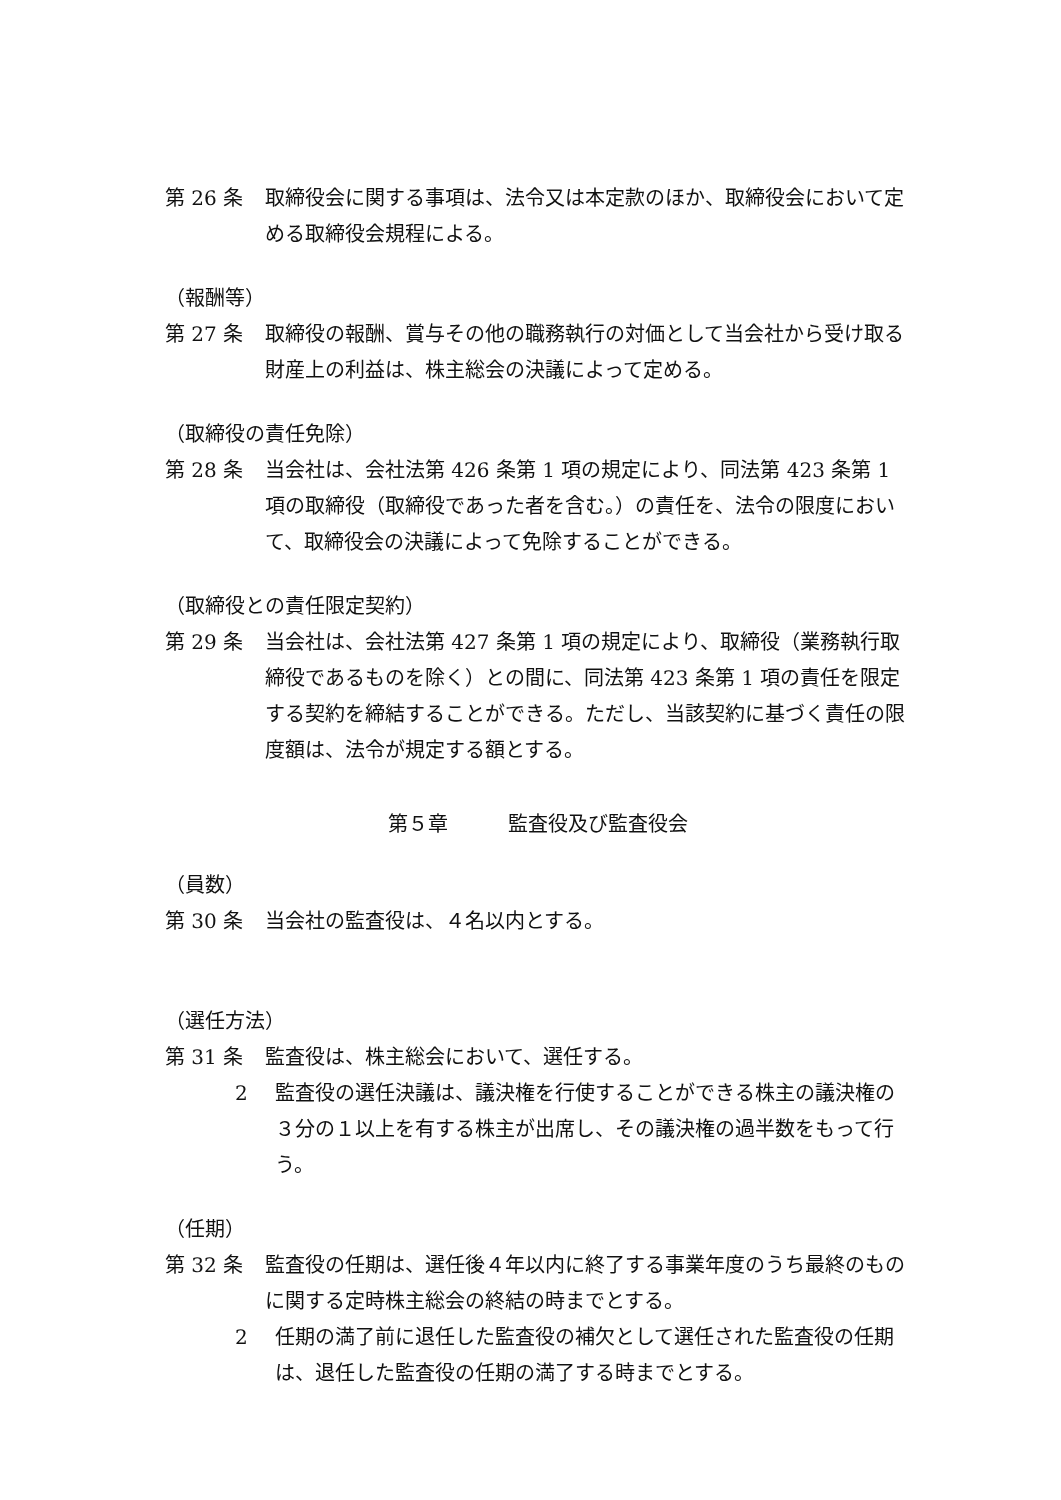第 26 条 取締役会に関する事項は、法令又は本定款のほか、取締役会において定める取締役会規程による。
（報酬等）
第 27 条 取締役の報酬、賞与その他の職務執行の対価として当会社から受け取る財産上の利益は、株主総会の決議によって定める。
（取締役の責任免除）
第 28 条 当会社は、会社法第 426 条第 1 項の規定により、同法第 423 条第 1 項の取締役（取締役であった者を含む。）の責任を、法令の限度において、取締役会の決議によって免除することができる。
（取締役との責任限定契約）
第 29 条 当会社は、会社法第 427 条第 1 項の規定により、取締役（業務執行取締役であるものを除く）との間に、同法第 423 条第 1 項の責任を限定する契約を締結することができる。ただし、当該契約に基づく責任の限度額は、法令が規定する額とする。
第５章　　　監査役及び監査役会
（員数）
第 30 条 当会社の監査役は、４名以内とする。
（選任方法）
第 31 条 監査役は、株主総会において、選任する。
2 監査役の選任決議は、議決権を行使することができる株主の議決権の３分の１以上を有する株主が出席し、その議決権の過半数をもって行う。
（任期）
第 32 条 監査役の任期は、選任後４年以内に終了する事業年度のうち最終のものに関する定時株主総会の終結の時までとする。
2 任期の満了前に退任した監査役の補欠として選任された監査役の任期は、退任した監査役の任期の満了する時までとする。